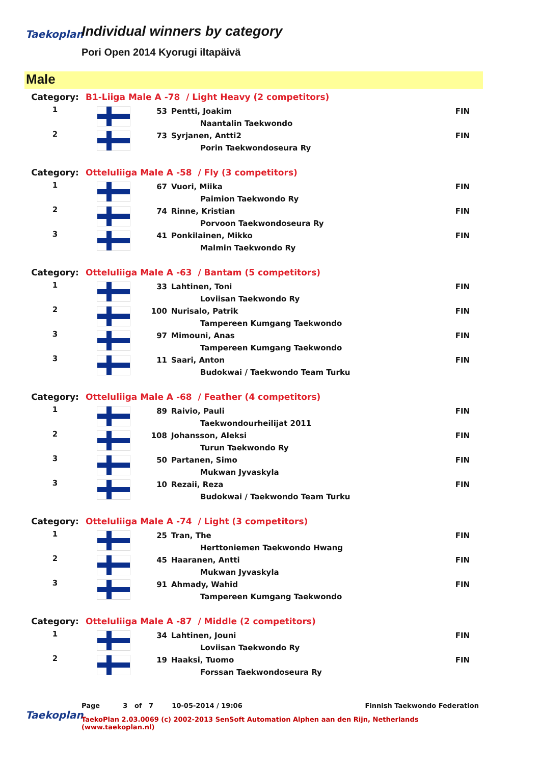Taekoplan
Individual winners by category
Pori Open 2014 Kyorugi iltapäivä
Male
| Category: | B1-Liiga Male A -78 / Light Heavy (2 competitors) | | | |
| 1 | | 53 | Pentti, Joakim | FIN |
| | | | Naantalin Taekwondo | |
| 2 | | 73 | Syrjanen, Antti2 | FIN |
| | | | Porin Taekwondoseura Ry | |
| Category: | Otteluliiga Male A -58 / Fly (3 competitors) | | | |
| 1 | | 67 | Vuori, Miika | FIN |
| | | | Paimion Taekwondo Ry | |
| 2 | | 74 | Rinne, Kristian | FIN |
| | | | Porvoon Taekwondoseura Ry | |
| 3 | | 41 | Ponkilainen, Mikko | FIN |
| | | | Malmin Taekwondo Ry | |
| Category: | Otteluliiga Male A -63 / Bantam (5 competitors) | | | |
| 1 | | 33 | Lahtinen, Toni | FIN |
| | | | Loviisan Taekwondo Ry | |
| 2 | | 100 | Nurisalo, Patrik | FIN |
| | | | Tampereen Kumgang Taekwondo | |
| 3 | | 97 | Mimouni, Anas | FIN |
| | | | Tampereen Kumgang Taekwondo | |
| 3 | | 11 | Saari, Anton | FIN |
| | | | Budokwai / Taekwondo Team Turku | |
| Category: | Otteluliiga Male A -68 / Feather (4 competitors) | | | |
| 1 | | 89 | Raivio, Pauli | FIN |
| | | | Taekwondourheilijat 2011 | |
| 2 | | 108 | Johansson, Aleksi | FIN |
| | | | Turun Taekwondo Ry | |
| 3 | | 50 | Partanen, Simo | FIN |
| | | | Mukwan Jyvaskyla | |
| 3 | | 10 | Rezaii, Reza | FIN |
| | | | Budokwai / Taekwondo Team Turku | |
| Category: | Otteluliiga Male A -74 / Light (3 competitors) | | | |
| 1 | | 25 | Tran, The | FIN |
| | | | Herttoniemen Taekwondo Hwang | |
| 2 | | 45 | Haaranen, Antti | FIN |
| | | | Mukwan Jyvaskyla | |
| 3 | | 91 | Ahmady, Wahid | FIN |
| | | | Tampereen Kumgang Taekwondo | |
| Category: | Otteluliiga Male A -87 / Middle (2 competitors) | | | |
| 1 | | 34 | Lahtinen, Jouni | FIN |
| | | | Loviisan Taekwondo Ry | |
| 2 | | 19 | Haaksi, Tuomo | FIN |
| | | | Forssan Taekwondoseura Ry | |
Taekoplan
Page 3 of 7 10-05-2014 / 19:06 Finnish Taekwondo Federation
TaekoPlan 2.03.0069 (c) 2002-2013 SenSoft Automation Alphen aan den Rijn, Netherlands (www.taekoplan.nl)